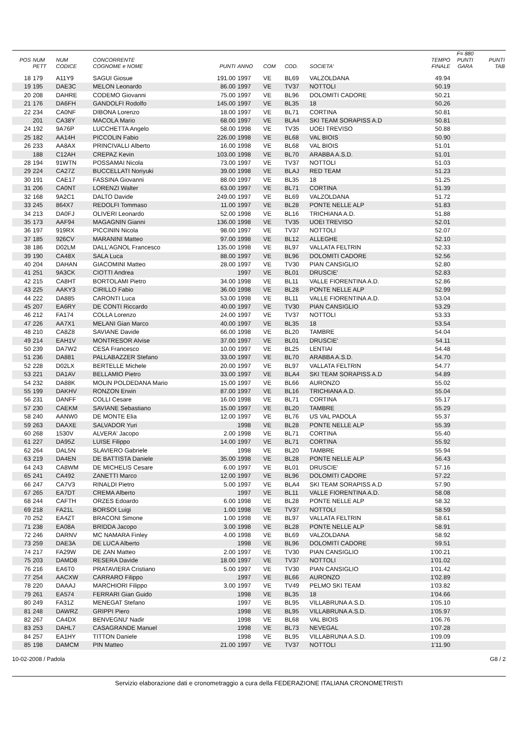| | | | | | | | | | | F= 880 | |
| --- | --- | --- | --- | --- | --- | --- | --- | --- | --- | --- | --- |
| POS | NUM | NUM | CONCORRENTE | | | | | | TEMPO | PUNTI | PUNTI |
| | PETT | CODICE | COGNOME e NOME | PUNTI | ANNO | COM | COD. | SOCIETA' | FINALE | GARA | TAB |
| 18 | 179 | A11Y9 | SAGUI Giosue | 191.00 | 1997 | VE | BL69 | VALZOLDANA | 49.94 | | |
| 19 | 195 | DAE3C | MELON Leonardo | 86.00 | 1997 | VE | TV37 | NOTTOLI | 50.19 | | |
| 20 | 208 | DAHRE | CODEMO Giovanni | 75.00 | 1997 | VE | BL96 | DOLOMITI CADORE | 50.21 | | |
| 21 | 176 | DA6FH | GANDOLFI Rodolfo | 145.00 | 1997 | VE | BL35 | 18 | 50.26 | | |
| 22 | 234 | CA0NF | DIBONA Lorenzo | 18.00 | 1997 | VE | BL71 | CORTINA | 50.81 | | |
| | 201 | CA38Y | MACOLA Mario | 68.00 | 1997 | VE | BLA4 | SKI TEAM SORAPISS A.D | 50.81 | | |
| 24 | 192 | 9A76P | LUCCHETTA Angelo | 58.00 | 1998 | VE | TV35 | UOEI TREVISO | 50.88 | | |
| 25 | 182 | AA14H | PICCOLIN Fabio | 226.00 | 1998 | VE | BL68 | VAL BIOIS | 50.90 | | |
| 26 | 233 | AA8AX | PRINCIVALLI Alberto | 16.00 | 1998 | VE | BL68 | VAL BIOIS | 51.01 | | |
| | 188 | C12AH | CREPAZ Kevin | 103.00 | 1998 | VE | BL70 | ARABBA A.S.D. | 51.01 | | |
| 28 | 194 | 91WTN | POSSAMAI Nicola | 73.00 | 1997 | VE | TV37 | NOTTOLI | 51.03 | | |
| 29 | 224 | CA27Z | BUCCELLATI Noriyuki | 39.00 | 1998 | VE | BLAJ | RED TEAM | 51.23 | | |
| 30 | 191 | CAE17 | FASSINA Giovanni | 88.00 | 1997 | VE | BL35 | 18 | 51.25 | | |
| 31 | 206 | CA0NT | LORENZI Walter | 63.00 | 1997 | VE | BL71 | CORTINA | 51.39 | | |
| 32 | 168 | 9A2C1 | DALTO Davide | 249.00 | 1997 | VE | BL69 | VALZOLDANA | 51.72 | | |
| 33 | 245 | 864X7 | REDOLFI Tommaso | 11.00 | 1997 | VE | BL28 | PONTE NELLE ALP | 51.83 | | |
| 34 | 213 | DA0FJ | OLIVERI Leonardo | 52.00 | 1998 | VE | BL16 | TRICHIANA A.D. | 51.88 | | |
| 35 | 173 | AAF94 | MAGAGNIN Gianni | 136.00 | 1998 | VE | TV35 | UOEI TREVISO | 52.01 | | |
| 36 | 197 | 919RX | PICCININ Nicola | 98.00 | 1997 | VE | TV37 | NOTTOLI | 52.07 | | |
| 37 | 185 | 926CV | MARANINI Matteo | 97.00 | 1998 | VE | BL12 | ALLEGHE | 52.10 | | |
| 38 | 186 | D02LM | DALL'AGNOL Francesco | 135.00 | 1998 | VE | BL97 | VALLATA FELTRIN | 52.33 | | |
| 39 | 190 | CA48X | SALA Luca | 88.00 | 1997 | VE | BL96 | DOLOMITI CADORE | 52.56 | | |
| 40 | 204 | DAHAN | GIACOMINI Matteo | 28.00 | 1997 | VE | TV30 | PIAN CANSIGLIO | 52.80 | | |
| 41 | 251 | 9A3CK | CIOTTI Andrea | | 1997 | VE | BL01 | DRUSCIE' | 52.83 | | |
| 42 | 215 | CA8HT | BORTOLAMI Pietro | 34.00 | 1998 | VE | BL11 | VALLE FIORENTINA A.D. | 52.86 | | |
| 43 | 225 | AAKY3 | CIRILLO Fabio | 36.00 | 1998 | VE | BL28 | PONTE NELLE ALP | 52.99 | | |
| 44 | 222 | DA885 | CARONTI Luca | 53.00 | 1998 | VE | BL11 | VALLE FIORENTINA A.D. | 53.04 | | |
| 45 | 207 | EA6RY | DE CONTI Riccardo | 40.00 | 1997 | VE | TV30 | PIAN CANSIGLIO | 53.29 | | |
| 46 | 212 | FA174 | COLLA Lorenzo | 24.00 | 1997 | VE | TV37 | NOTTOLI | 53.33 | | |
| 47 | 226 | AA7X1 | MELANI Gian Marco | 40.00 | 1997 | VE | BL35 | 18 | 53.54 | | |
| 48 | 210 | CA8Z8 | SAVIANE Davide | 66.00 | 1998 | VE | BL20 | TAMBRE | 54.04 | | |
| 49 | 214 | EAH1V | MONTRESOR Alvise | 37.00 | 1997 | VE | BL01 | DRUSCIE' | 54.11 | | |
| 50 | 239 | DA7W2 | CESA Francesco | 10.00 | 1997 | VE | BL25 | LENTIAI | 54.48 | | |
| 51 | 236 | DA881 | PALLABAZZER Stefano | 33.00 | 1997 | VE | BL70 | ARABBA A.S.D. | 54.70 | | |
| 52 | 228 | D02LX | BERTELLE Michele | 20.00 | 1997 | VE | BL97 | VALLATA FELTRIN | 54.77 | | |
| 53 | 221 | DA1AV | BELLAMIO Pietro | 33.00 | 1997 | VE | BLA4 | SKI TEAM SORAPISS A.D | 54.89 | | |
| 54 | 232 | DA88K | MOLIN POLDEDANA Mario | 15.00 | 1997 | VE | BL66 | AURONZO | 55.02 | | |
| 55 | 199 | DAKHV | RONZON Erwin | 87.00 | 1997 | VE | BL16 | TRICHIANA A.D. | 55.04 | | |
| 56 | 231 | DANFF | COLLI Cesare | 16.00 | 1998 | VE | BL71 | CORTINA | 55.17 | | |
| 57 | 230 | CAEKM | SAVIANE Sebastiano | 15.00 | 1997 | VE | BL20 | TAMBRE | 55.29 | | |
| 58 | 240 | AANW0 | DE MONTE Elia | 12.00 | 1997 | VE | BL76 | US VAL PADOLA | 55.37 | | |
| 59 | 263 | DAAXE | SALVADOR Yuri | | 1998 | VE | BL28 | PONTE NELLE ALP | 55.39 | | |
| 60 | 268 | 1530V | ALVERA' Jacopo | 2.00 | 1998 | VE | BL71 | CORTINA | 55.40 | | |
| 61 | 227 | DA95Z | LUISE Filippo | 14.00 | 1997 | VE | BL71 | CORTINA | 55.92 | | |
| 62 | 264 | DAL5N | SLAVIERO Gabriele | | 1998 | VE | BL20 | TAMBRE | 55.94 | | |
| 63 | 219 | DA4EN | DE BATTISTA Daniele | 35.00 | 1998 | VE | BL28 | PONTE NELLE ALP | 56.43 | | |
| 64 | 243 | CA8WM | DE MICHELIS Cesare | 6.00 | 1997 | VE | BL01 | DRUSCIE' | 57.16 | | |
| 65 | 241 | CA492 | ZANETTI Marco | 12.00 | 1997 | VE | BL96 | DOLOMITI CADORE | 57.22 | | |
| 66 | 247 | CA7V3 | RINALDI Pietro | 5.00 | 1997 | VE | BLA4 | SKI TEAM SORAPISS A.D | 57.90 | | |
| 67 | 265 | EA7DT | CREMA Alberto | | 1997 | VE | BL11 | VALLE FIORENTINA A.D. | 58.08 | | |
| 68 | 244 | CAFTH | ORZES Edoardo | 6.00 | 1998 | VE | BL28 | PONTE NELLE ALP | 58.32 | | |
| 69 | 218 | FA21L | BORSOI Luigi | 1.00 | 1998 | VE | TV37 | NOTTOLI | 58.59 | | |
| 70 | 252 | EA4ZT | BRACONI Simone | 1.00 | 1998 | VE | BL97 | VALLATA FELTRIN | 58.61 | | |
| 71 | 238 | EA08A | BRIDDA Jacopo | 3.00 | 1998 | VE | BL28 | PONTE NELLE ALP | 58.91 | | |
| 72 | 246 | DARNV | MC NAMARA Finley | 4.00 | 1998 | VE | BL69 | VALZOLDANA | 58.92 | | |
| 73 | 259 | DAE3A | DE LUCA Alberto | | 1998 | VE | BL96 | DOLOMITI CADORE | 59.51 | | |
| 74 | 217 | FA29W | DE ZAN Matteo | 2.00 | 1997 | VE | TV30 | PIAN CANSIGLIO | 1'00.21 | | |
| 75 | 203 | DAMD8 | RESERA Davide | 18.00 | 1997 | VE | TV37 | NOTTOLI | 1'01.02 | | |
| 76 | 216 | EA6T0 | PRATAVIERA Cristiano | 5.00 | 1997 | VE | TV30 | PIAN CANSIGLIO | 1'01.42 | | |
| 77 | 254 | AACXW | CARRARO Filippo | | 1997 | VE | BL66 | AURONZO | 1'02.89 | | |
| 78 | 220 | DAAAJ | MARCHIORI Filippo | 3.00 | 1997 | VE | TV49 | PELMO SKI TEAM | 1'03.82 | | |
| 79 | 261 | EA574 | FERRARI Gian Guido | | 1998 | VE | BL35 | 18 | 1'04.66 | | |
| 80 | 249 | FA31Z | MENEGAT Stefano | | 1997 | VE | BL95 | VILLABRUNA A.S.D. | 1'05.10 | | |
| 81 | 248 | DAWRZ | GRIPPI Piero | | 1998 | VE | BL95 | VILLABRUNA A.S.D. | 1'05.97 | | |
| 82 | 267 | CA4DX | BENVEGNU' Nadir | | 1998 | VE | BL68 | VAL BIOIS | 1'06.76 | | |
| 83 | 253 | DAHL7 | CASAGRANDE Manuel | | 1998 | VE | BL73 | NEVEGAL | 1'07.28 | | |
| 84 | 257 | EA1HY | TITTON Daniele | | 1998 | VE | BL95 | VILLABRUNA A.S.D. | 1'09.09 | | |
| 85 | 198 | DAMCM | PIN Matteo | 21.00 | 1997 | VE | TV37 | NOTTOLI | 1'11.90 | | |
10-02-2008 / Padola G8 / 2
Servizio elaborazione dati e cronometraggio a cura della FEDERAZIONE ITALIANA CRONOMETRISTI